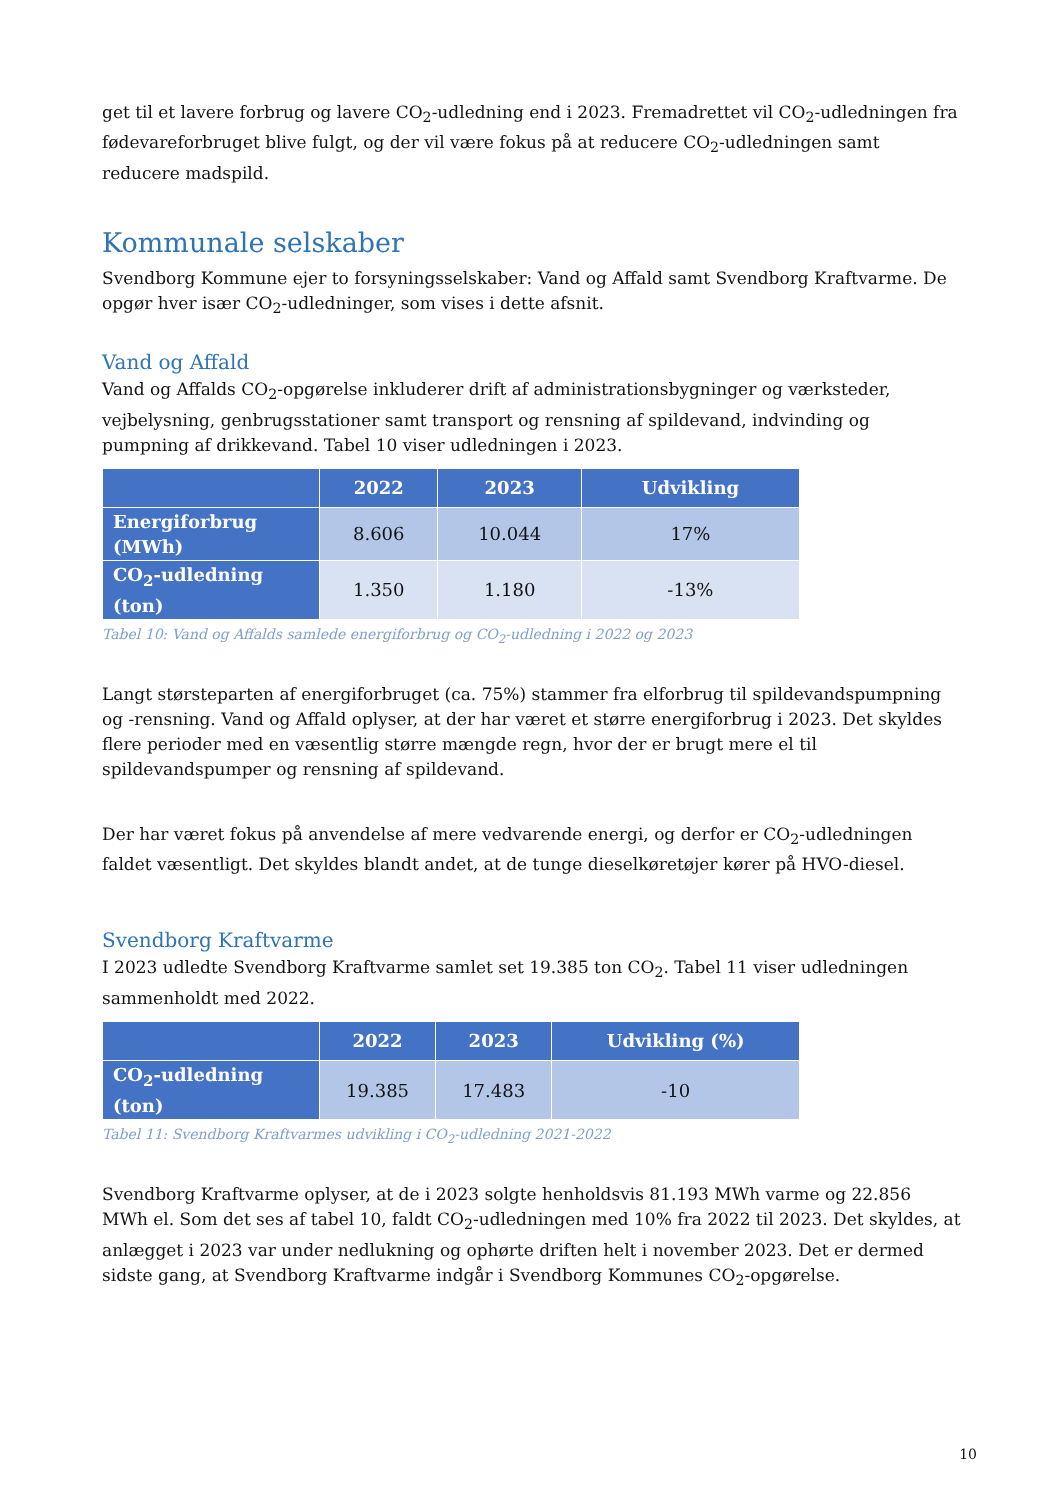get til et lavere forbrug og lavere CO<sub>2</sub>-udledning end i 2023. Fremadrettet vil CO<sub>2</sub>-udledningen fra fødevareforbruget blive fulgt, og der vil være fokus på at reducere CO<sub>2</sub>-udledningen samt reducere madspild.
Kommunale selskaber
Svendborg Kommune ejer to forsyningsselskaber: Vand og Affald samt Svendborg Kraftvarme. De opgør hver især CO<sub>2</sub>-udledninger, som vises i dette afsnit.
Vand og Affald
Vand og Affalds CO<sub>2</sub>-opgørelse inkluderer drift af administrationsbygninger og værksteder, vejbelysning, genbrugsstationer samt transport og rensning af spildevand, indvinding og pumpning af drikkevand. Tabel 10 viser udledningen i 2023.
| | 2022 | 2023 | Udvikling |
| --- | --- | --- | --- |
| Energiforbrug (MWh) | 8.606 | 10.044 | 17% |
| CO<sub>2</sub>-udledning (ton) | 1.350 | 1.180 | -13% |
Tabel 10: Vand og Affalds samlede energiforbrug og CO<sub>2</sub>-udledning i 2022 og 2023
Langt størsteparten af energiforbruget (ca. 75%) stammer fra elforbrug til spildevandspumpning og -rensning. Vand og Affald oplyser, at der har været et større energiforbrug i 2023. Det skyldes flere perioder med en væsentlig større mængde regn, hvor der er brugt mere el til spildevandspumper og rensning af spildevand.
Der har været fokus på anvendelse af mere vedvarende energi, og derfor er CO<sub>2</sub>-udledningen faldet væsentligt. Det skyldes blandt andet, at de tunge dieselkøretøjer kører på HVO-diesel.
Svendborg Kraftvarme
I 2023 udledte Svendborg Kraftvarme samlet set 19.385 ton CO<sub>2</sub>. Tabel 11 viser udledningen sammenholdt med 2022.
| | 2022 | 2023 | Udvikling (%) |
| --- | --- | --- | --- |
| CO<sub>2</sub>-udledning (ton) | 19.385 | 17.483 | -10 |
Tabel 11: Svendborg Kraftvarmes udvikling i CO<sub>2</sub>-udledning 2021-2022
Svendborg Kraftvarme oplyser, at de i 2023 solgte henholdsvis 81.193 MWh varme og 22.856 MWh el. Som det ses af tabel 10, faldt CO<sub>2</sub>-udledningen med 10% fra 2022 til 2023. Det skyldes, at anlægget i 2023 var under nedlukning og ophørte driften helt i november 2023. Det er dermed sidste gang, at Svendborg Kraftvarme indgår i Svendborg Kommunes CO<sub>2</sub>-opgørelse.
10